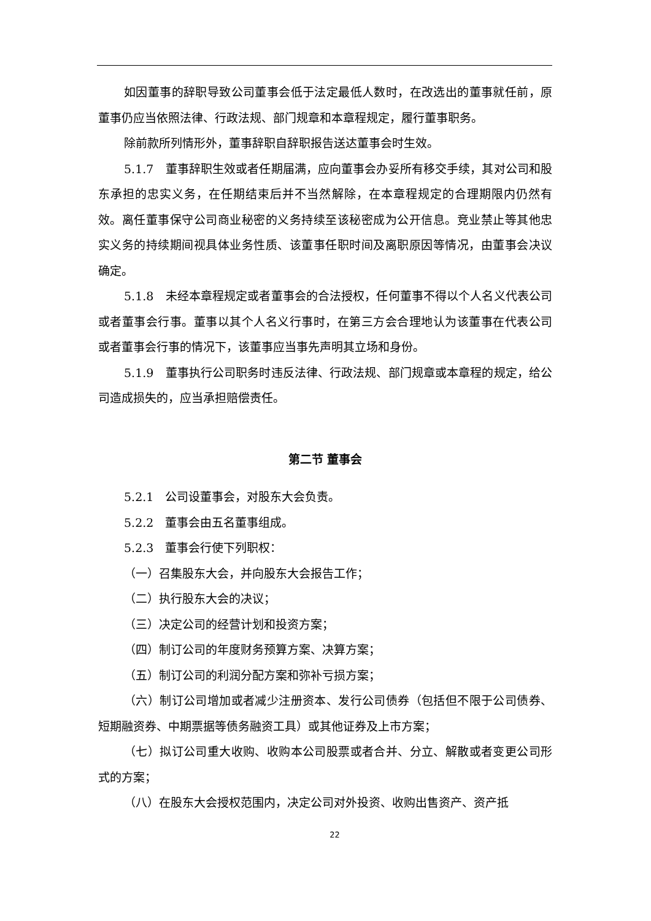如因董事的辞职导致公司董事会低于法定最低人数时，在改选出的董事就任前，原董事仍应当依照法律、行政法规、部门规章和本章程规定，履行董事职务。
除前款所列情形外，董事辞职自辞职报告送达董事会时生效。
5.1.7　董事辞职生效或者任期届满，应向董事会办妥所有移交手续，其对公司和股东承担的忠实义务，在任期结束后并不当然解除，在本章程规定的合理期限内仍然有效。离任董事保守公司商业秘密的义务持续至该秘密成为公开信息。竞业禁止等其他忠实义务的持续期间视具体业务性质、该董事任职时间及离职原因等情况，由董事会决议确定。
5.1.8　未经本章程规定或者董事会的合法授权，任何董事不得以个人名义代表公司或者董事会行事。董事以其个人名义行事时，在第三方会合理地认为该董事在代表公司或者董事会行事的情况下，该董事应当事先声明其立场和身份。
5.1.9　董事执行公司职务时违反法律、行政法规、部门规章或本章程的规定，给公司造成损失的，应当承担赔偿责任。
第二节 董事会
5.2.1　公司设董事会，对股东大会负责。
5.2.2　董事会由五名董事组成。
5.2.3　董事会行使下列职权：
（一）召集股东大会，并向股东大会报告工作；
（二）执行股东大会的决议；
（三）决定公司的经营计划和投资方案；
（四）制订公司的年度财务预算方案、决算方案；
（五）制订公司的利润分配方案和弥补亏损方案；
（六）制订公司增加或者减少注册资本、发行公司债券（包括但不限于公司债券、短期融资券、中期票据等债务融资工具）或其他证券及上市方案；
（七）拟订公司重大收购、收购本公司股票或者合并、分立、解散或者变更公司形式的方案；
（八）在股东大会授权范围内，决定公司对外投资、收购出售资产、资产抵
22